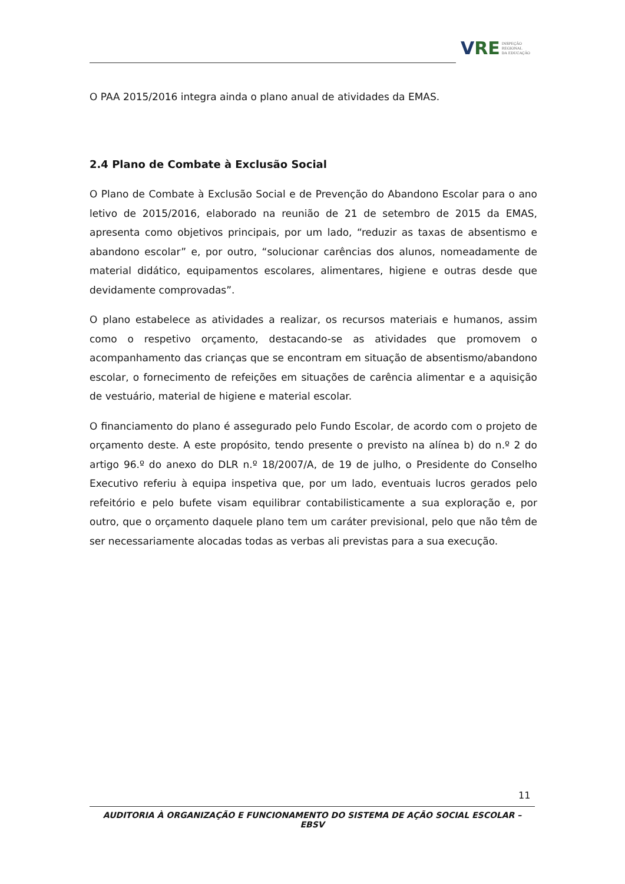VRE INSPEÇÃO
REGIONAL
DA EDUCAÇÃO
O PAA 2015/2016 integra ainda o plano anual de atividades da EMAS.
2.4 Plano de Combate à Exclusão Social
O Plano de Combate à Exclusão Social e de Prevenção do Abandono Escolar para o ano letivo de 2015/2016, elaborado na reunião de 21 de setembro de 2015 da EMAS, apresenta como objetivos principais, por um lado, “reduzir as taxas de absentismo e abandono escolar” e, por outro, “solucionar carências dos alunos, nomeadamente de material didático, equipamentos escolares, alimentares, higiene e outras desde que devidamente comprovadas”.
O plano estabelece as atividades a realizar, os recursos materiais e humanos, assim como o respetivo orçamento, destacando-se as atividades que promovem o acompanhamento das crianças que se encontram em situação de absentismo/abandono escolar, o fornecimento de refeições em situações de carência alimentar e a aquisição de vestuário, material de higiene e material escolar.
O financiamento do plano é assegurado pelo Fundo Escolar, de acordo com o projeto de orçamento deste. A este propósito, tendo presente o previsto na alínea b) do n.º 2 do artigo 96.º do anexo do DLR n.º 18/2007/A, de 19 de julho, o Presidente do Conselho Executivo referiu à equipa inspetiva que, por um lado, eventuais lucros gerados pelo refeitório e pelo bufete visam equilibrar contabilisticamente a sua exploração e, por outro, que o orçamento daquele plano tem um caráter previsional, pelo que não têm de ser necessariamente alocadas todas as verbas ali previstas para a sua execução.
11
AUDITORIA À ORGANIZAÇÃO E FUNCIONAMENTO DO SISTEMA DE AÇÃO SOCIAL ESCOLAR – EBSV